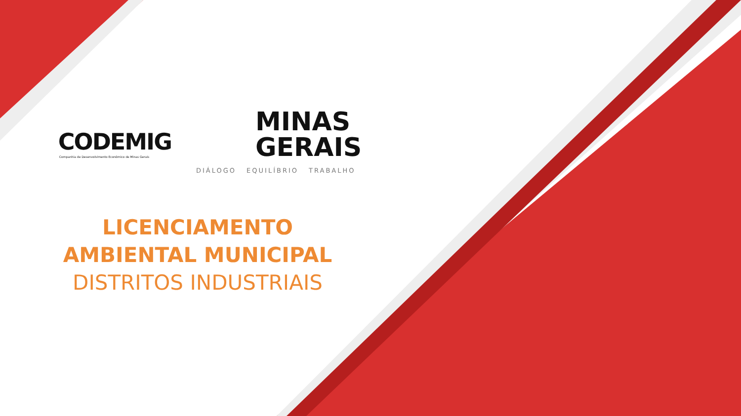CODEMIG
Companhia de Desenvolvimento Econômico de Minas Gerais
MINAS
GERAIS
DIÁLOGO EQUILÍBRIO TRABALHO
LICENCIAMENTO
AMBIENTAL MUNICIPAL
DISTRITOS INDUSTRIAIS